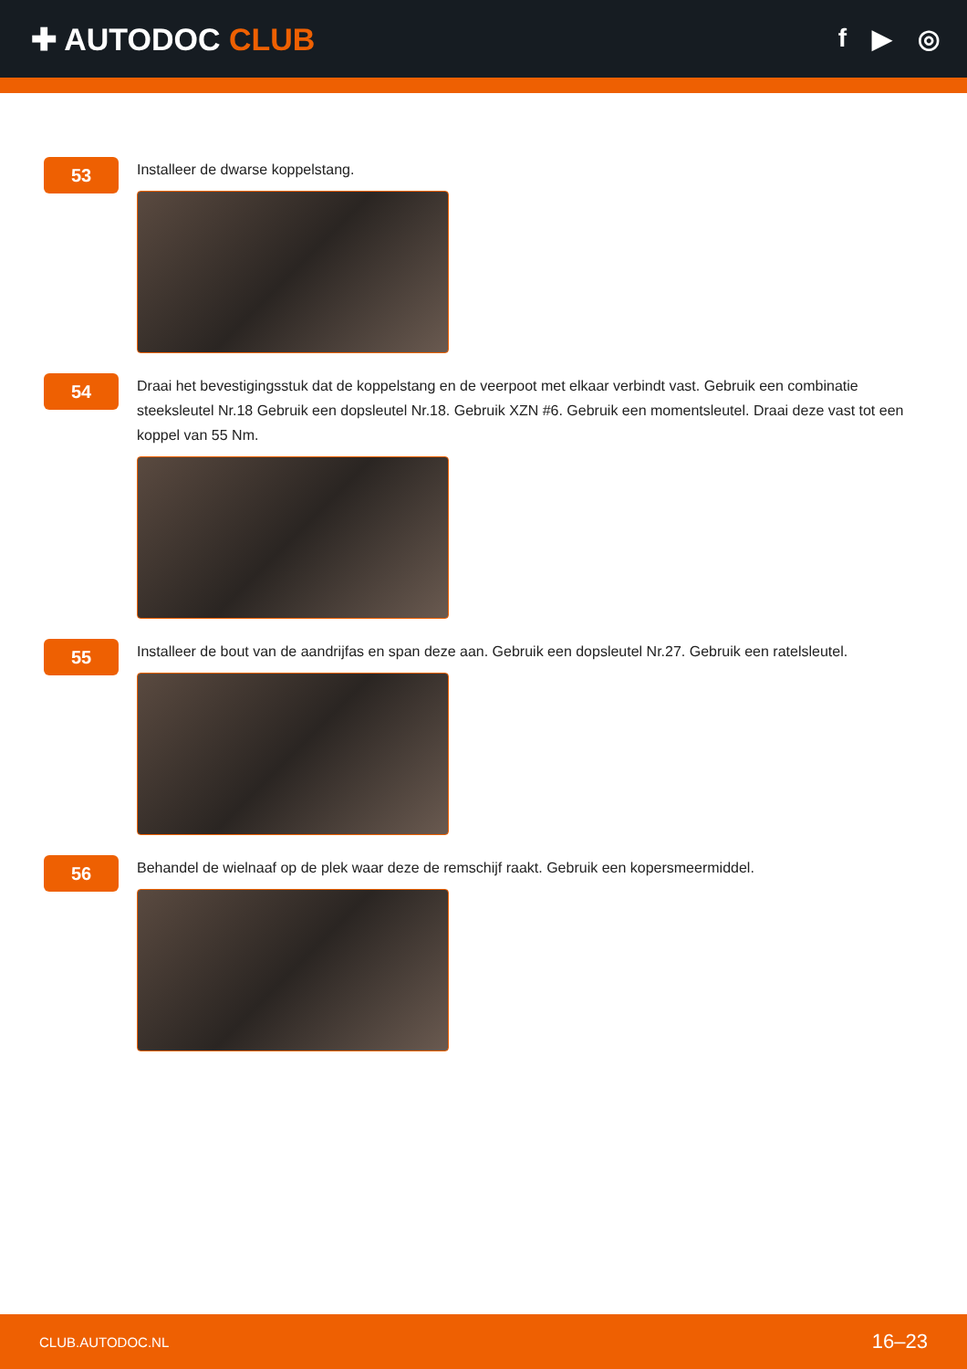✚ AUTODOC CLUB
f ▶ ◎
53
Installeer de dwarse koppelstang.
54
Draai het bevestigingsstuk dat de koppelstang en de veerpoot met elkaar verbindt vast. Gebruik een combinatie steeksleutel Nr.18 Gebruik een dopsleutel Nr.18. Gebruik XZN #6. Gebruik een momentsleutel. Draai deze vast tot een koppel van 55 Nm.
55
Installeer de bout van de aandrijfas en span deze aan. Gebruik een dopsleutel Nr.27. Gebruik een ratelsleutel.
56
Behandel de wielnaaf op de plek waar deze de remschijf raakt. Gebruik een kopersmeermiddel.
CLUB.AUTODOC.NL 16–23